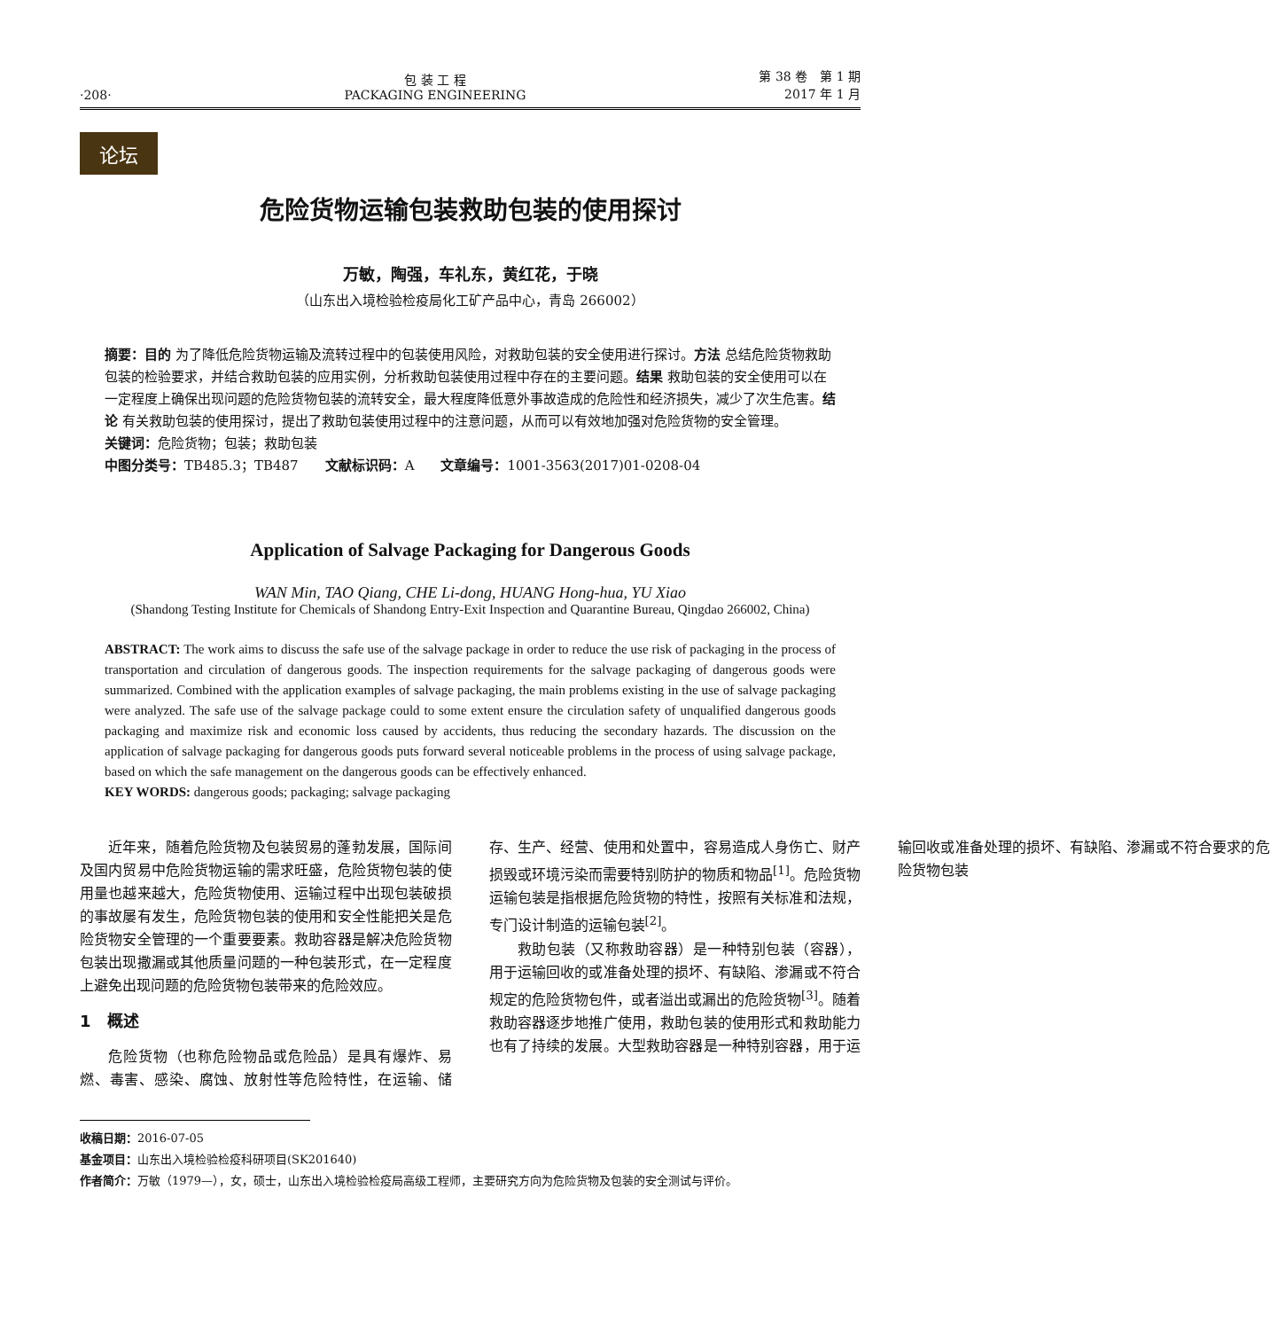·208·
包 装 工 程
PACKAGING ENGINEERING
第 38 卷　第 1 期
2017 年 1 月
论坛
危险货物运输包装救助包装的使用探讨
万敏，陶强，车礼东，黄红花，于晓
（山东出入境检验检疫局化工矿产品中心，青岛 266002）
摘要：目的 为了降低危险货物运输及流转过程中的包装使用风险，对救助包装的安全使用进行探讨。方法 总结危险货物救助包装的检验要求，并结合救助包装的应用实例，分析救助包装使用过程中存在的主要问题。结果 救助包装的安全使用可以在一定程度上确保出现问题的危险货物包装的流转安全，最大程度降低意外事故造成的危险性和经济损失，减少了次生危害。结论 有关救助包装的使用探讨，提出了救助包装使用过程中的注意问题，从而可以有效地加强对危险货物的安全管理。
关键词：危险货物；包装；救助包装
中图分类号：TB485.3；TB487　　文献标识码：A　　文章编号：1001-3563(2017)01-0208-04
Application of Salvage Packaging for Dangerous Goods
WAN Min, TAO Qiang, CHE Li-dong, HUANG Hong-hua, YU Xiao
(Shandong Testing Institute for Chemicals of Shandong Entry-Exit Inspection and Quarantine Bureau, Qingdao 266002, China)
ABSTRACT: The work aims to discuss the safe use of the salvage package in order to reduce the use risk of packaging in the process of transportation and circulation of dangerous goods. The inspection requirements for the salvage packaging of dangerous goods were summarized. Combined with the application examples of salvage packaging, the main problems existing in the use of salvage packaging were analyzed. The safe use of the salvage package could to some extent ensure the circulation safety of unqualified dangerous goods packaging and maximize risk and economic loss caused by accidents, thus reducing the secondary hazards. The discussion on the application of salvage packaging for dangerous goods puts forward several noticeable problems in the process of using salvage package, based on which the safe management on the dangerous goods can be effectively enhanced.
KEY WORDS: dangerous goods; packaging; salvage packaging
近年来，随着危险货物及包装贸易的蓬勃发展，国际间及国内贸易中危险货物运输的需求旺盛，危险货物包装的使用量也越来越大，危险货物使用、运输过程中出现包装破损的事故屡有发生，危险货物包装的使用和安全性能把关是危险货物安全管理的一个重要要素。救助容器是解决危险货物包装出现撒漏或其他质量问题的一种包装形式，在一定程度上避免出现问题的危险货物包装带来的危险效应。
1　概述
危险货物（也称危险物品或危险品）是具有爆炸、易燃、毒害、感染、腐蚀、放射性等危险特性，在运输、储存、生产、经营、使用和处置中，容易造成人身伤亡、财产损毁或环境污染而需要特别防护的物质和物品<sup>[1]</sup>。危险货物运输包装是指根据危险货物的特性，按照有关标准和法规，专门设计制造的运输包装<sup>[2]</sup>。
救助包装（又称救助容器）是一种特别包装（容器），用于运输回收的或准备处理的损坏、有缺陷、渗漏或不符合规定的危险货物包件，或者溢出或漏出的危险货物<sup>[3]</sup>。随着救助容器逐步地推广使用，救助包装的使用形式和救助能力也有了持续的发展。大型救助容器是一种特别容器，用于运输回收或准备处理的损坏、有缺陷、渗漏或不符合要求的危险货物包装
收稿日期：2016-07-05
基金项目：山东出入境检验检疫科研项目(SK201640)
作者简介：万敏（1979—），女，硕士，山东出入境检验检疫局高级工程师，主要研究方向为危险货物及包装的安全测试与评价。